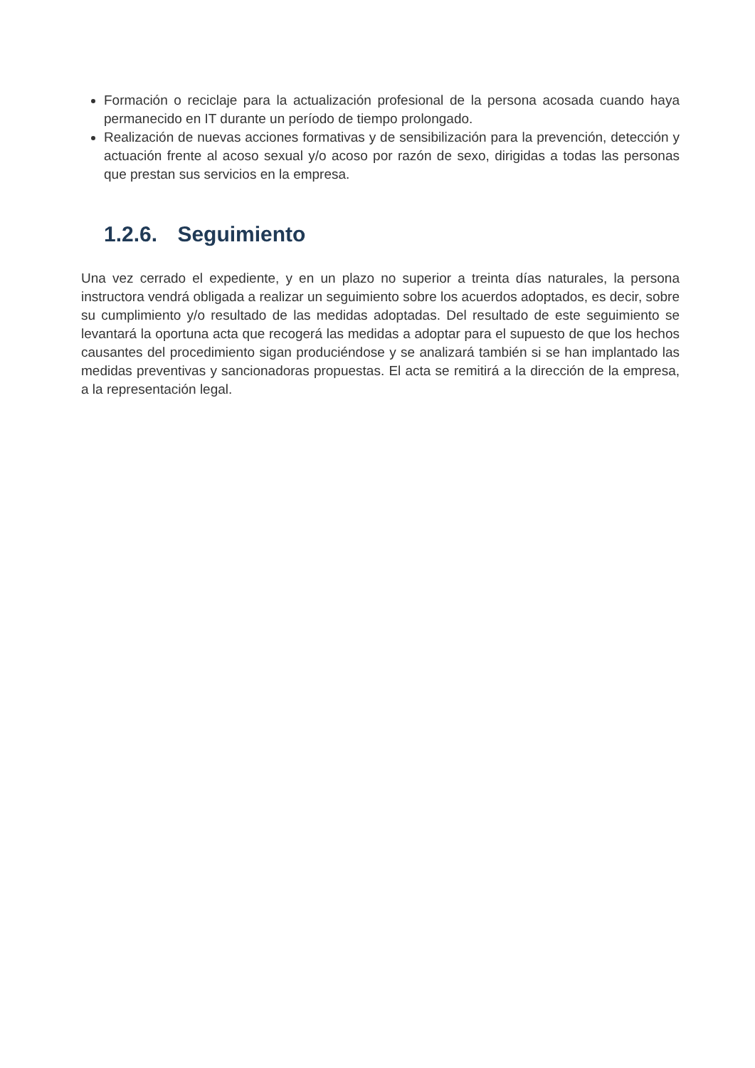Formación o reciclaje para la actualización profesional de la persona acosada cuando haya permanecido en IT durante un período de tiempo prolongado.
Realización de nuevas acciones formativas y de sensibilización para la prevención, detección y actuación frente al acoso sexual y/o acoso por razón de sexo, dirigidas a todas las personas que prestan sus servicios en la empresa.
1.2.6. Seguimiento
Una vez cerrado el expediente, y en un plazo no superior a treinta días naturales, la persona instructora vendrá obligada a realizar un seguimiento sobre los acuerdos adoptados, es decir, sobre su cumplimiento y/o resultado de las medidas adoptadas. Del resultado de este seguimiento se levantará la oportuna acta que recogerá las medidas a adoptar para el supuesto de que los hechos causantes del procedimiento sigan produciéndose y se analizará también si se han implantado las medidas preventivas y sancionadoras propuestas. El acta se remitirá a la dirección de la empresa, a la representación legal.